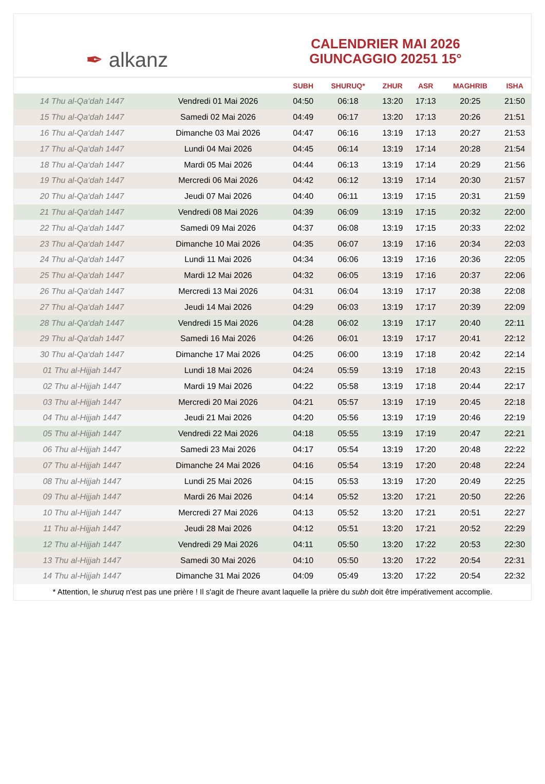✒ alkanz
CALENDRIER MAI 2026
GIUNCAGGIO 20251 15°
| | | SUBH | SHURUQ* | ZHUR | ASR | MAGHRIB | ISHA |
| --- | --- | --- | --- | --- | --- | --- | --- |
| 14 Thu al-Qa‘dah 1447 | Vendredi 01 Mai 2026 | 04:50 | 06:18 | 13:20 | 17:13 | 20:25 | 21:50 |
| 15 Thu al-Qa‘dah 1447 | Samedi 02 Mai 2026 | 04:49 | 06:17 | 13:20 | 17:13 | 20:26 | 21:51 |
| 16 Thu al-Qa‘dah 1447 | Dimanche 03 Mai 2026 | 04:47 | 06:16 | 13:19 | 17:13 | 20:27 | 21:53 |
| 17 Thu al-Qa‘dah 1447 | Lundi 04 Mai 2026 | 04:45 | 06:14 | 13:19 | 17:14 | 20:28 | 21:54 |
| 18 Thu al-Qa‘dah 1447 | Mardi 05 Mai 2026 | 04:44 | 06:13 | 13:19 | 17:14 | 20:29 | 21:56 |
| 19 Thu al-Qa‘dah 1447 | Mercredi 06 Mai 2026 | 04:42 | 06:12 | 13:19 | 17:14 | 20:30 | 21:57 |
| 20 Thu al-Qa‘dah 1447 | Jeudi 07 Mai 2026 | 04:40 | 06:11 | 13:19 | 17:15 | 20:31 | 21:59 |
| 21 Thu al-Qa‘dah 1447 | Vendredi 08 Mai 2026 | 04:39 | 06:09 | 13:19 | 17:15 | 20:32 | 22:00 |
| 22 Thu al-Qa‘dah 1447 | Samedi 09 Mai 2026 | 04:37 | 06:08 | 13:19 | 17:15 | 20:33 | 22:02 |
| 23 Thu al-Qa‘dah 1447 | Dimanche 10 Mai 2026 | 04:35 | 06:07 | 13:19 | 17:16 | 20:34 | 22:03 |
| 24 Thu al-Qa‘dah 1447 | Lundi 11 Mai 2026 | 04:34 | 06:06 | 13:19 | 17:16 | 20:36 | 22:05 |
| 25 Thu al-Qa‘dah 1447 | Mardi 12 Mai 2026 | 04:32 | 06:05 | 13:19 | 17:16 | 20:37 | 22:06 |
| 26 Thu al-Qa‘dah 1447 | Mercredi 13 Mai 2026 | 04:31 | 06:04 | 13:19 | 17:17 | 20:38 | 22:08 |
| 27 Thu al-Qa‘dah 1447 | Jeudi 14 Mai 2026 | 04:29 | 06:03 | 13:19 | 17:17 | 20:39 | 22:09 |
| 28 Thu al-Qa‘dah 1447 | Vendredi 15 Mai 2026 | 04:28 | 06:02 | 13:19 | 17:17 | 20:40 | 22:11 |
| 29 Thu al-Qa‘dah 1447 | Samedi 16 Mai 2026 | 04:26 | 06:01 | 13:19 | 17:17 | 20:41 | 22:12 |
| 30 Thu al-Qa‘dah 1447 | Dimanche 17 Mai 2026 | 04:25 | 06:00 | 13:19 | 17:18 | 20:42 | 22:14 |
| 01 Thu al-Hijjah 1447 | Lundi 18 Mai 2026 | 04:24 | 05:59 | 13:19 | 17:18 | 20:43 | 22:15 |
| 02 Thu al-Hijjah 1447 | Mardi 19 Mai 2026 | 04:22 | 05:58 | 13:19 | 17:18 | 20:44 | 22:17 |
| 03 Thu al-Hijjah 1447 | Mercredi 20 Mai 2026 | 04:21 | 05:57 | 13:19 | 17:19 | 20:45 | 22:18 |
| 04 Thu al-Hijjah 1447 | Jeudi 21 Mai 2026 | 04:20 | 05:56 | 13:19 | 17:19 | 20:46 | 22:19 |
| 05 Thu al-Hijjah 1447 | Vendredi 22 Mai 2026 | 04:18 | 05:55 | 13:19 | 17:19 | 20:47 | 22:21 |
| 06 Thu al-Hijjah 1447 | Samedi 23 Mai 2026 | 04:17 | 05:54 | 13:19 | 17:20 | 20:48 | 22:22 |
| 07 Thu al-Hijjah 1447 | Dimanche 24 Mai 2026 | 04:16 | 05:54 | 13:19 | 17:20 | 20:48 | 22:24 |
| 08 Thu al-Hijjah 1447 | Lundi 25 Mai 2026 | 04:15 | 05:53 | 13:19 | 17:20 | 20:49 | 22:25 |
| 09 Thu al-Hijjah 1447 | Mardi 26 Mai 2026 | 04:14 | 05:52 | 13:20 | 17:21 | 20:50 | 22:26 |
| 10 Thu al-Hijjah 1447 | Mercredi 27 Mai 2026 | 04:13 | 05:52 | 13:20 | 17:21 | 20:51 | 22:27 |
| 11 Thu al-Hijjah 1447 | Jeudi 28 Mai 2026 | 04:12 | 05:51 | 13:20 | 17:21 | 20:52 | 22:29 |
| 12 Thu al-Hijjah 1447 | Vendredi 29 Mai 2026 | 04:11 | 05:50 | 13:20 | 17:22 | 20:53 | 22:30 |
| 13 Thu al-Hijjah 1447 | Samedi 30 Mai 2026 | 04:10 | 05:50 | 13:20 | 17:22 | 20:54 | 22:31 |
| 14 Thu al-Hijjah 1447 | Dimanche 31 Mai 2026 | 04:09 | 05:49 | 13:20 | 17:22 | 20:54 | 22:32 |
* Attention, le shuruq n'est pas une prière ! Il s'agit de l'heure avant laquelle la prière du subh doit être impérativement accomplie.